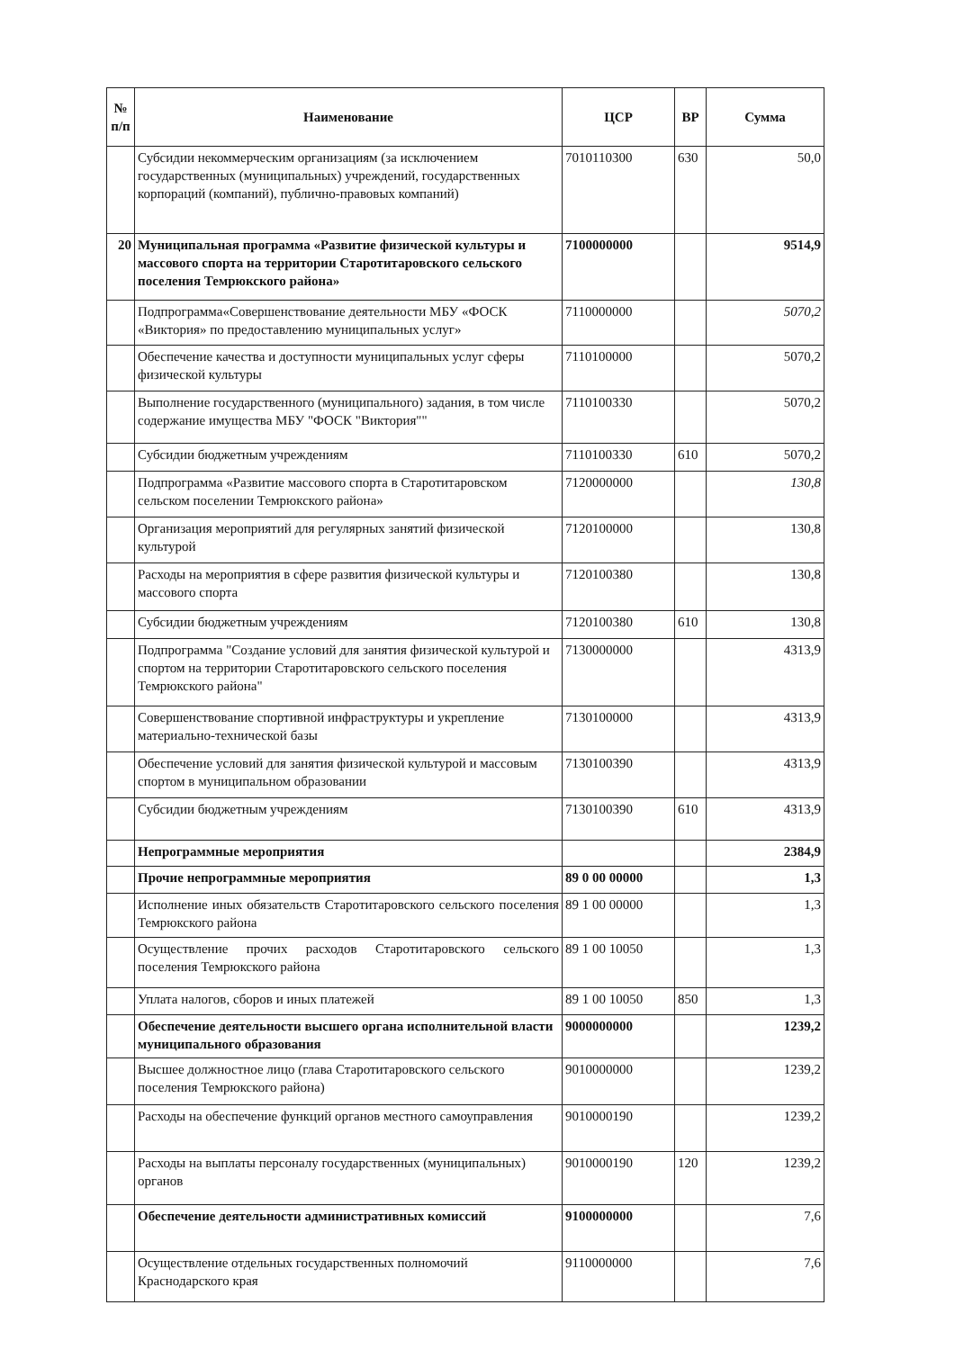| № п/п | Наименование | ЦСР | ВР | Сумма |
| --- | --- | --- | --- | --- |
| | Субсидии некоммерческим организациям (за исключением государственных (муниципальных) учреждений, государственных корпораций (компаний), публично-правовых компаний) | 7010110300 | 630 | 50,0 |
| 20 | Муниципальная программа «Развитие физической культуры и массового спорта на территории Старотитаровского сельского поселения Темрюкского района» | 7100000000 | | 9514,9 |
| | Подпрограмма«Совершенствование деятельности МБУ «ФОСК «Виктория» по предоставлению муниципальных услуг» | 7110000000 | | 5070,2 |
| | Обеспечение качества и доступности муниципальных услуг сферы физической культуры | 7110100000 | | 5070,2 |
| | Выполнение государственного (муниципального) задания, в том числе содержание имущества МБУ "ФОСК "Виктория"" | 7110100330 | | 5070,2 |
| | Субсидии бюджетным учреждениям | 7110100330 | 610 | 5070,2 |
| | Подпрограмма «Развитие массового спорта в Старотитаровском сельском поселении Темрюкского района» | 7120000000 | | 130,8 |
| | Организация мероприятий для регулярных занятий физической культурой | 7120100000 | | 130,8 |
| | Расходы на мероприятия в сфере развития физической культуры и массового спорта | 7120100380 | | 130,8 |
| | Субсидии бюджетным учреждениям | 7120100380 | 610 | 130,8 |
| | Подпрограмма "Создание условий для занятия физической культурой и спортом на территории Старотитаровского сельского поселения Темрюкского района" | 7130000000 | | 4313,9 |
| | Совершенствование спортивной инфраструктуры и укрепление материально-технической базы | 7130100000 | | 4313,9 |
| | Обеспечение условий для занятия физической культурой и массовым спортом в муниципальном образовании | 7130100390 | | 4313,9 |
| | Субсидии бюджетным учреждениям | 7130100390 | 610 | 4313,9 |
| | Непрограммные мероприятия | | | 2384,9 |
| | Прочие непрограммные мероприятия | 89 0 00 00000 | | 1,3 |
| | Исполнение иных обязательств Старотитаровского сельского поселения Темрюкского района | 89 1 00 00000 | | 1,3 |
| | Осуществление прочих расходов Старотитаровского сельского поселения Темрюкского района | 89 1 00 10050 | | 1,3 |
| | Уплата налогов, сборов и иных платежей | 89 1 00 10050 | 850 | 1,3 |
| | Обеспечение деятельности высшего органа исполнительной власти муниципального образования | 9000000000 | | 1239,2 |
| | Высшее должностное лицо (глава Старотитаровского сельского поселения Темрюкского района) | 9010000000 | | 1239,2 |
| | Расходы на обеспечение функций органов местного самоуправления | 9010000190 | | 1239,2 |
| | Расходы на выплаты персоналу государственных (муниципальных) органов | 9010000190 | 120 | 1239,2 |
| | Обеспечение деятельности административных комиссий | 9100000000 | | 7,6 |
| | Осуществление отдельных государственных полномочий Краснодарского края | 9110000000 | | 7,6 |